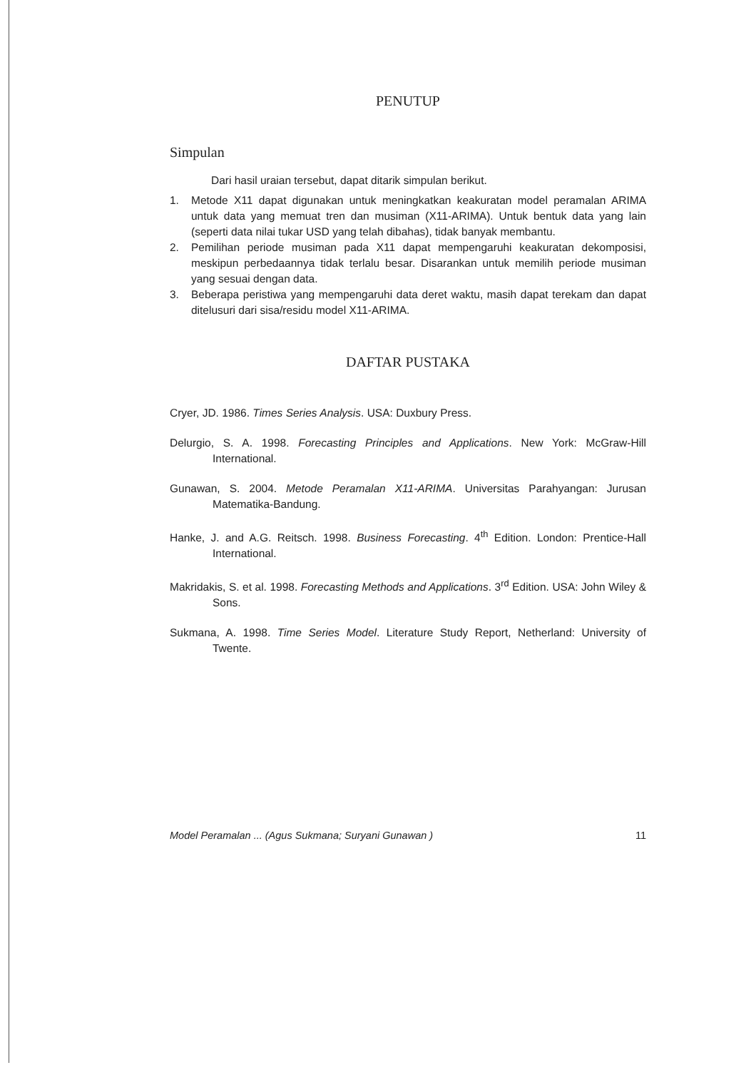PENUTUP
Simpulan
Dari hasil uraian tersebut, dapat ditarik simpulan berikut.
1. Metode X11 dapat digunakan untuk meningkatkan keakuratan model peramalan ARIMA untuk data yang memuat tren dan musiman (X11-ARIMA). Untuk bentuk data yang lain (seperti data nilai tukar USD yang telah dibahas), tidak banyak membantu.
2. Pemilihan periode musiman pada X11 dapat mempengaruhi keakuratan dekomposisi, meskipun perbedaannya tidak terlalu besar. Disarankan untuk memilih periode musiman yang sesuai dengan data.
3. Beberapa peristiwa yang mempengaruhi data deret waktu, masih dapat terekam dan dapat ditelusuri dari sisa/residu model X11-ARIMA.
DAFTAR PUSTAKA
Cryer, JD. 1986. Times Series Analysis. USA: Duxbury Press.
Delurgio, S. A. 1998. Forecasting Principles and Applications. New York: McGraw-Hill International.
Gunawan, S. 2004. Metode Peramalan X11-ARIMA. Universitas Parahyangan: Jurusan Matematika-Bandung.
Hanke, J. and A.G. Reitsch. 1998. Business Forecasting. 4<sup>th</sup> Edition. London: Prentice-Hall International.
Makridakis, S. et al. 1998. Forecasting Methods and Applications. 3<sup>rd</sup> Edition. USA: John Wiley & Sons.
Sukmana, A. 1998. Time Series Model. Literature Study Report, Netherland: University of Twente.
Model Peramalan ... (Agus Sukmana; Suryani Gunawan ) 11